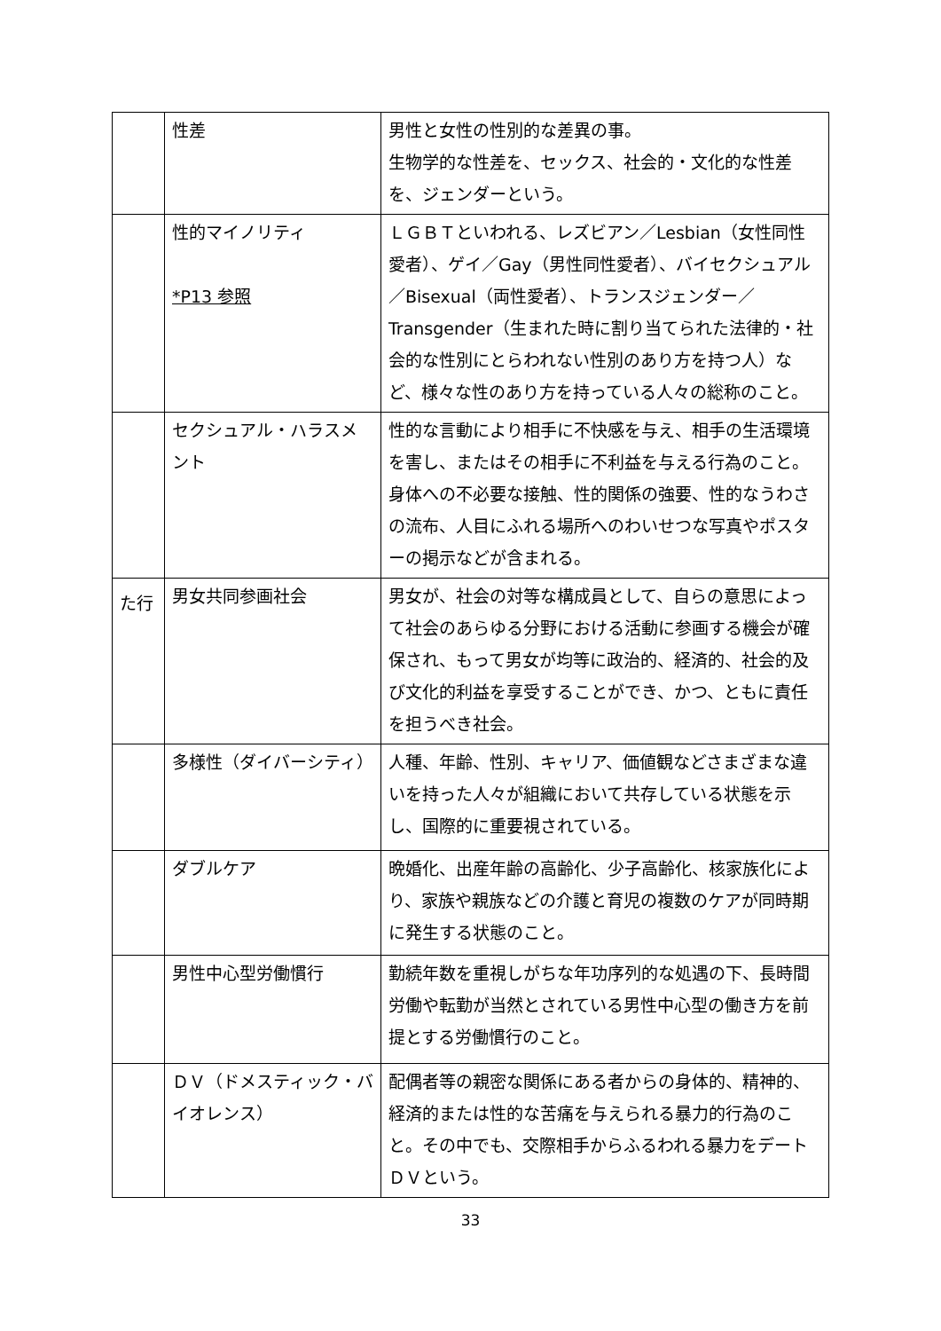| | 性差 | 男性と女性の性別的な差異の事。 生物学的な性差を、セックス、社会的・文化的な性差を、ジェンダーという。 |
| | 性的マイノリティ *P13 参照 | ＬＧＢＴといわれる、レズビアン／Lesbian（女性同性愛者）、ゲイ／Gay（男性同性愛者）、バイセクシュアル／Bisexual（両性愛者）、トランスジェンダー／Transgender（生まれた時に割り当てられた法律的・社会的な性別にとらわれない性別のあり方を持つ人）など、様々な性のあり方を持っている人々の総称のこと。 |
| | セクシュアル・ハラスメント | 性的な言動により相手に不快感を与え、相手の生活環境を害し、またはその相手に不利益を与える行為のこと。 身体への不必要な接触、性的関係の強要、性的なうわさの流布、人目にふれる場所へのわいせつな写真やポスターの掲示などが含まれる。 |
| た行 | 男女共同参画社会 | 男女が、社会の対等な構成員として、自らの意思によって社会のあらゆる分野における活動に参画する機会が確保され、もって男女が均等に政治的、経済的、社会的及び文化的利益を享受することができ、かつ、ともに責任を担うべき社会。 |
| | 多様性（ダイバーシティ） | 人種、年齢、性別、キャリア、価値観などさまざまな違いを持った人々が組織において共存している状態を示し、国際的に重要視されている。 |
| | ダブルケア | 晩婚化、出産年齢の高齢化、少子高齢化、核家族化により、家族や親族などの介護と育児の複数のケアが同時期に発生する状態のこと。 |
| | 男性中心型労働慣行 | 勤続年数を重視しがちな年功序列的な処遇の下、長時間労働や転勤が当然とされている男性中心型の働き方を前提とする労働慣行のこと。 |
| | ＤＶ（ドメスティック・バイオレンス） | 配偶者等の親密な関係にある者からの身体的、精神的、経済的または性的な苦痛を与えられる暴力的行為のこと。その中でも、交際相手からふるわれる暴力をデートＤＶという。 |
33